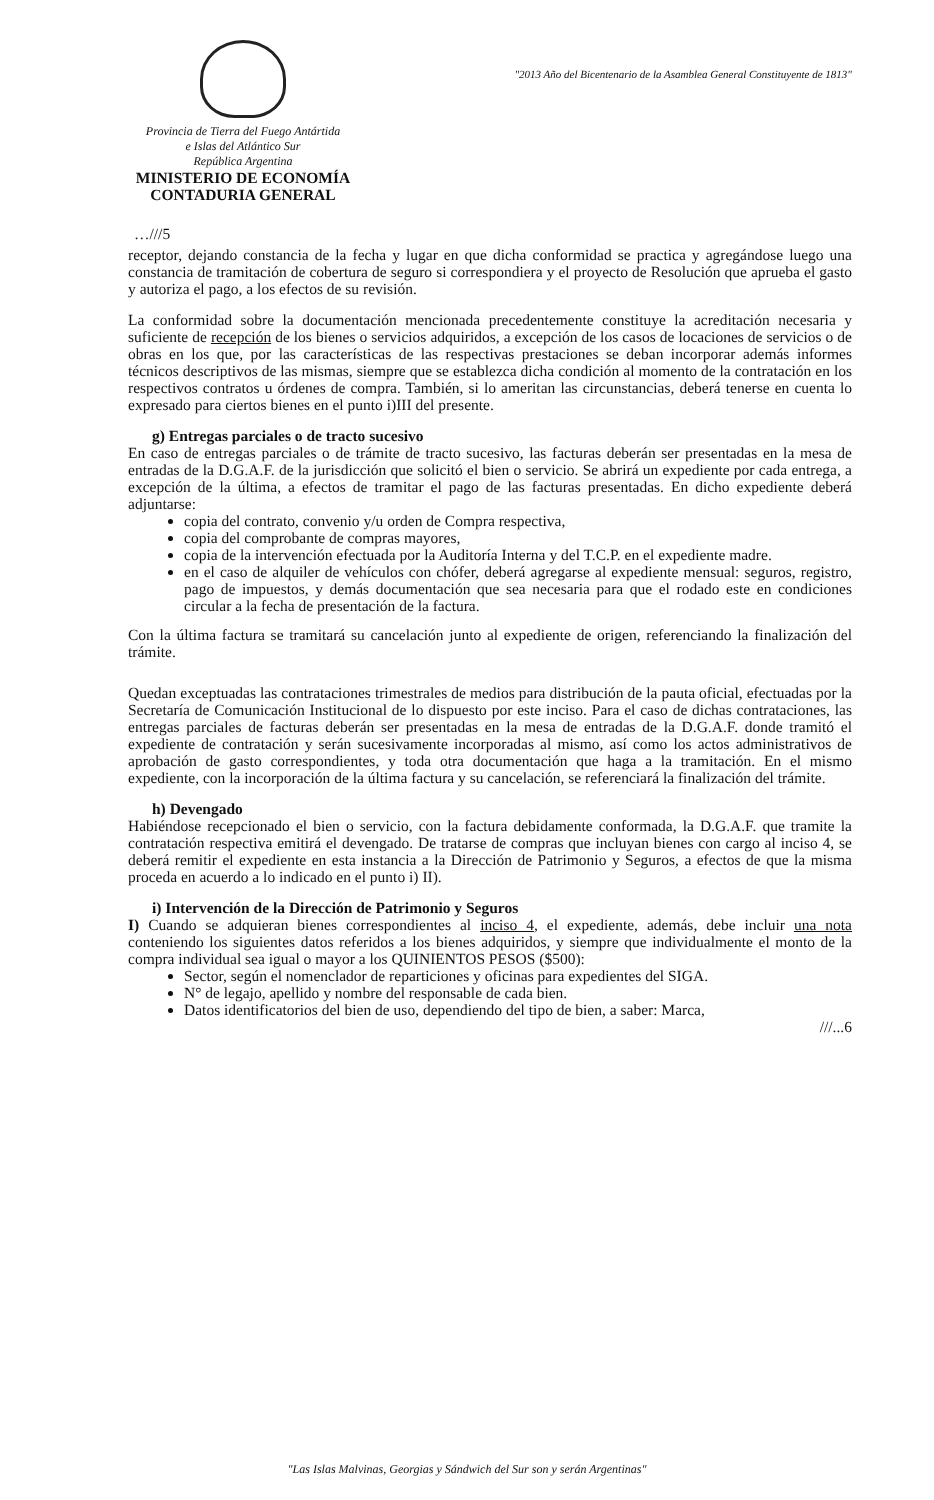Provincia de Tierra del Fuego Antártida
e Islas del Atlántico Sur
República Argentina
MINISTERIO DE ECONOMÍA
CONTADURIA GENERAL
"2013 Año del Bicentenario de la Asamblea General Constituyente de 1813"
…///5
receptor, dejando constancia de la fecha y lugar en que dicha conformidad se practica y agregándose luego una constancia de tramitación de cobertura de seguro si correspondiera y el proyecto de Resolución que aprueba el gasto y autoriza el pago, a los efectos de su revisión.
La conformidad sobre la documentación mencionada precedentemente constituye la acreditación necesaria y suficiente de recepción de los bienes o servicios adquiridos, a excepción de los casos de locaciones de servicios o de obras en los que, por las características de las respectivas prestaciones se deban incorporar además informes técnicos descriptivos de las mismas, siempre que se establezca dicha condición al momento de la contratación en los respectivos contratos u órdenes de compra. También, si lo ameritan las circunstancias, deberá tenerse en cuenta lo expresado para ciertos bienes en el punto i)III del presente.
g) Entregas parciales o de tracto sucesivo
En caso de entregas parciales o de trámite de tracto sucesivo, las facturas deberán ser presentadas en la mesa de entradas de la D.G.A.F. de la jurisdicción que solicitó el bien o servicio. Se abrirá un expediente por cada entrega, a excepción de la última, a efectos de tramitar el pago de las facturas presentadas. En dicho expediente deberá adjuntarse:
copia del contrato, convenio y/u orden de Compra respectiva,
copia del comprobante de compras mayores,
copia de la intervención efectuada por la Auditoría Interna y del T.C.P. en el expediente madre.
en el caso de alquiler de vehículos con chófer, deberá agregarse al expediente mensual: seguros, registro, pago de impuestos, y demás documentación que sea necesaria para que el rodado este en condiciones circular a la fecha de presentación de la factura.
Con la última factura se tramitará su cancelación junto al expediente de origen, referenciando la finalización del trámite.
Quedan exceptuadas las contrataciones trimestrales de medios para distribución de la pauta oficial, efectuadas por la Secretaría de Comunicación Institucional de lo dispuesto por este inciso. Para el caso de dichas contrataciones, las entregas parciales de facturas deberán ser presentadas en la mesa de entradas de la D.G.A.F. donde tramitó el expediente de contratación y serán sucesivamente incorporadas al mismo, así como los actos administrativos de aprobación de gasto correspondientes, y toda otra documentación que haga a la tramitación. En el mismo expediente, con la incorporación de la última factura y su cancelación, se referenciará la finalización del trámite.
h) Devengado
Habiéndose recepcionado el bien o servicio, con la factura debidamente conformada, la D.G.A.F. que tramite la contratación respectiva emitirá el devengado. De tratarse de compras que incluyan bienes con cargo al inciso 4, se deberá remitir el expediente en esta instancia a la Dirección de Patrimonio y Seguros, a efectos de que la misma proceda en acuerdo a lo indicado en el punto i) II).
i) Intervención de la Dirección de Patrimonio y Seguros
I) Cuando se adquieran bienes correspondientes al inciso 4, el expediente, además, debe incluir una nota conteniendo los siguientes datos referidos a los bienes adquiridos, y siempre que individualmente el monto de la compra individual sea igual o mayor a los QUINIENTOS PESOS ($500):
Sector, según el nomenclador de reparticiones y oficinas para expedientes del SIGA.
N° de legajo, apellido y nombre del responsable de cada bien.
Datos identificatorios del bien de uso, dependiendo del tipo de bien, a saber: Marca,
///...6
"Las Islas Malvinas, Georgias y Sándwich del Sur son y serán Argentinas"